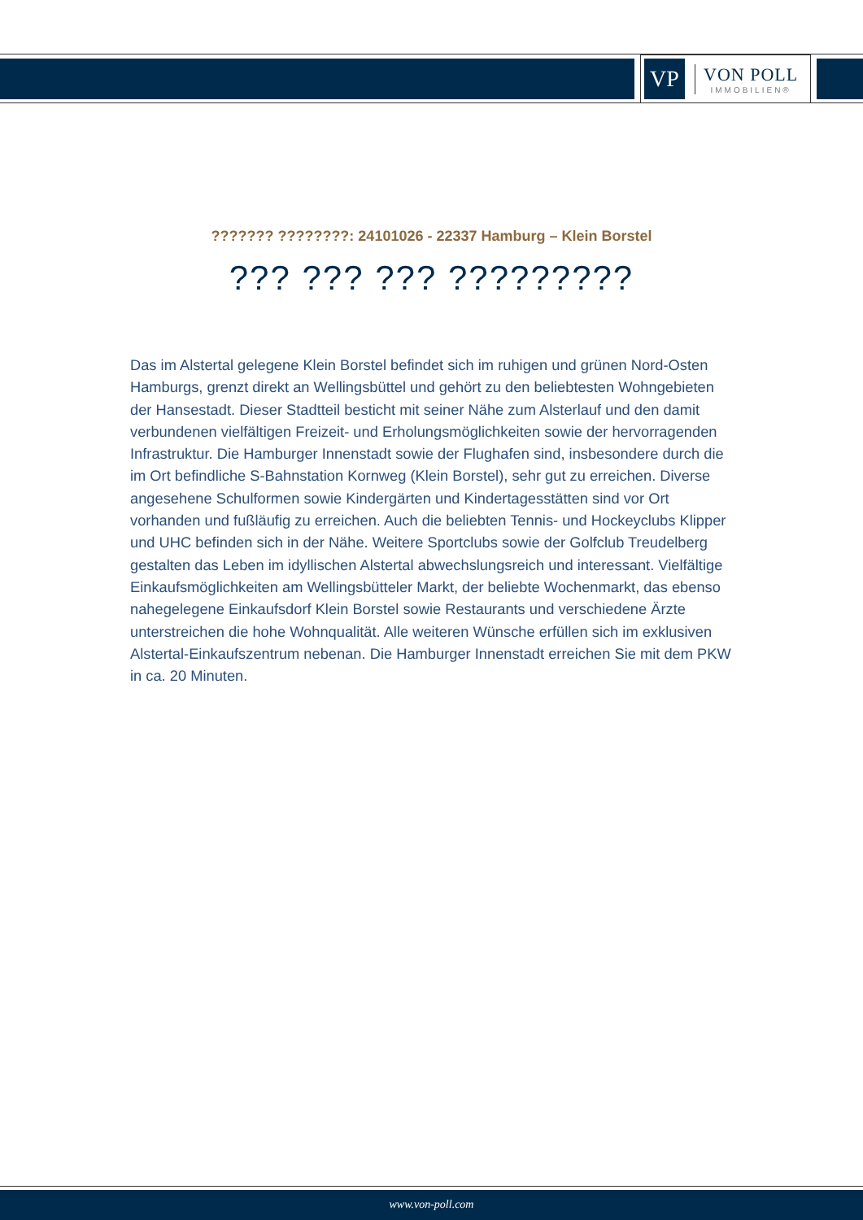VP
VON POLL
IMMOBILIEN®
??????? ????????: 24101026 - 22337 Hamburg – Klein Borstel
??? ??? ??? ?????????
Das im Alstertal gelegene Klein Borstel befindet sich im ruhigen und grünen Nord-Osten Hamburgs, grenzt direkt an Wellingsbüttel und gehört zu den beliebtesten Wohngebieten der Hansestadt. Dieser Stadtteil besticht mit seiner Nähe zum Alsterlauf und den damit verbundenen vielfältigen Freizeit- und Erholungsmöglichkeiten sowie der hervorragenden Infrastruktur. Die Hamburger Innenstadt sowie der Flughafen sind, insbesondere durch die im Ort befindliche S-Bahnstation Kornweg (Klein Borstel), sehr gut zu erreichen. Diverse angesehene Schulformen sowie Kindergärten und Kindertagesstätten sind vor Ort vorhanden und fußläufig zu erreichen. Auch die beliebten Tennis- und Hockeyclubs Klipper und UHC befinden sich in der Nähe. Weitere Sportclubs sowie der Golfclub Treudelberg gestalten das Leben im idyllischen Alstertal abwechslungsreich und interessant. Vielfältige Einkaufsmöglichkeiten am Wellingsbütteler Markt, der beliebte Wochenmarkt, das ebenso nahegelegene Einkaufsdorf Klein Borstel sowie Restaurants und verschiedene Ärzte unterstreichen die hohe Wohnqualität. Alle weiteren Wünsche erfüllen sich im exklusiven Alstertal-Einkaufszentrum nebenan. Die Hamburger Innenstadt erreichen Sie mit dem PKW in ca. 20 Minuten.
www.von-poll.com